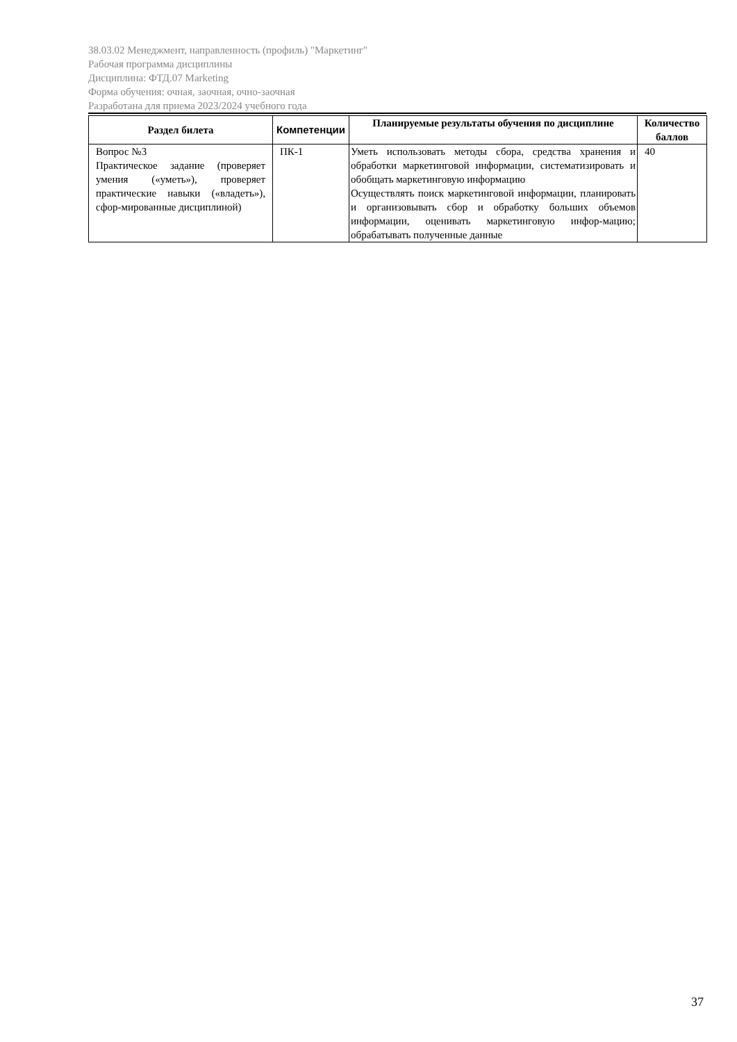38.03.02 Менеджмент, направленность (профиль) "Маркетинг"
Рабочая программа дисциплины
Дисциплина: ФТД.07 Marketing
Форма обучения: очная, заочная, очно-заочная
Разработана для приема 2023/2024 учебного года
| Раздел билета | Компетенции | Планируемые результаты обучения по дисциплине | Количество баллов |
| --- | --- | --- | --- |
| Вопрос №3 Практическое задание (проверяет умения («уметь»), проверяет практические навыки («владеть»), сфор-мированные дисциплиной) | ПК-1 | Уметь использовать методы сбора, средства хранения и обработки маркетинговой информации, систематизировать и обобщать маркетинговую информацию Осуществлять поиск маркетинговой информации, планировать и организовывать сбор и обработку больших объемов информации, оценивать маркетинговую инфор-мацию; обрабатывать полученные данные | 40 |
37